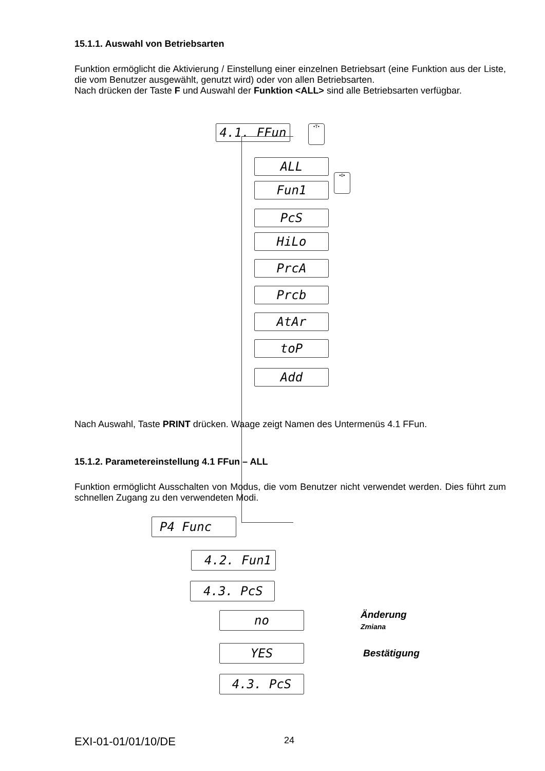15.1.1. Auswahl von Betriebsarten
Funktion ermöglicht die Aktivierung / Einstellung einer einzelnen Betriebsart (eine Funktion aus der Liste, die vom Benutzer ausgewählt, genutzt wird) oder von allen Betriebsarten.
Nach drücken der Taste F und Auswahl der Funktion <ALL> sind alle Betriebsarten verfügbar.
4.1. FFun
•T•
•0•
ALL
Fun1
PcS
HiLo
PrcA
Prcb
AtAr
toP
Add
Nach Auswahl, Taste PRINT drücken. Waage zeigt Namen des Untermenüs 4.1 FFun.
15.1.2. Parametereinstellung 4.1 FFun – ALL
Funktion ermöglicht Ausschalten von Modus, die vom Benutzer nicht verwendet werden. Dies führt zum schnellen Zugang zu den verwendeten Modi.
P4 Func
4.2. Fun1
4.3. PcS
no
Änderung
Zmiana
YES
Bestätigung
4.3. PcS
EXI-01-01/01/10/DE 24